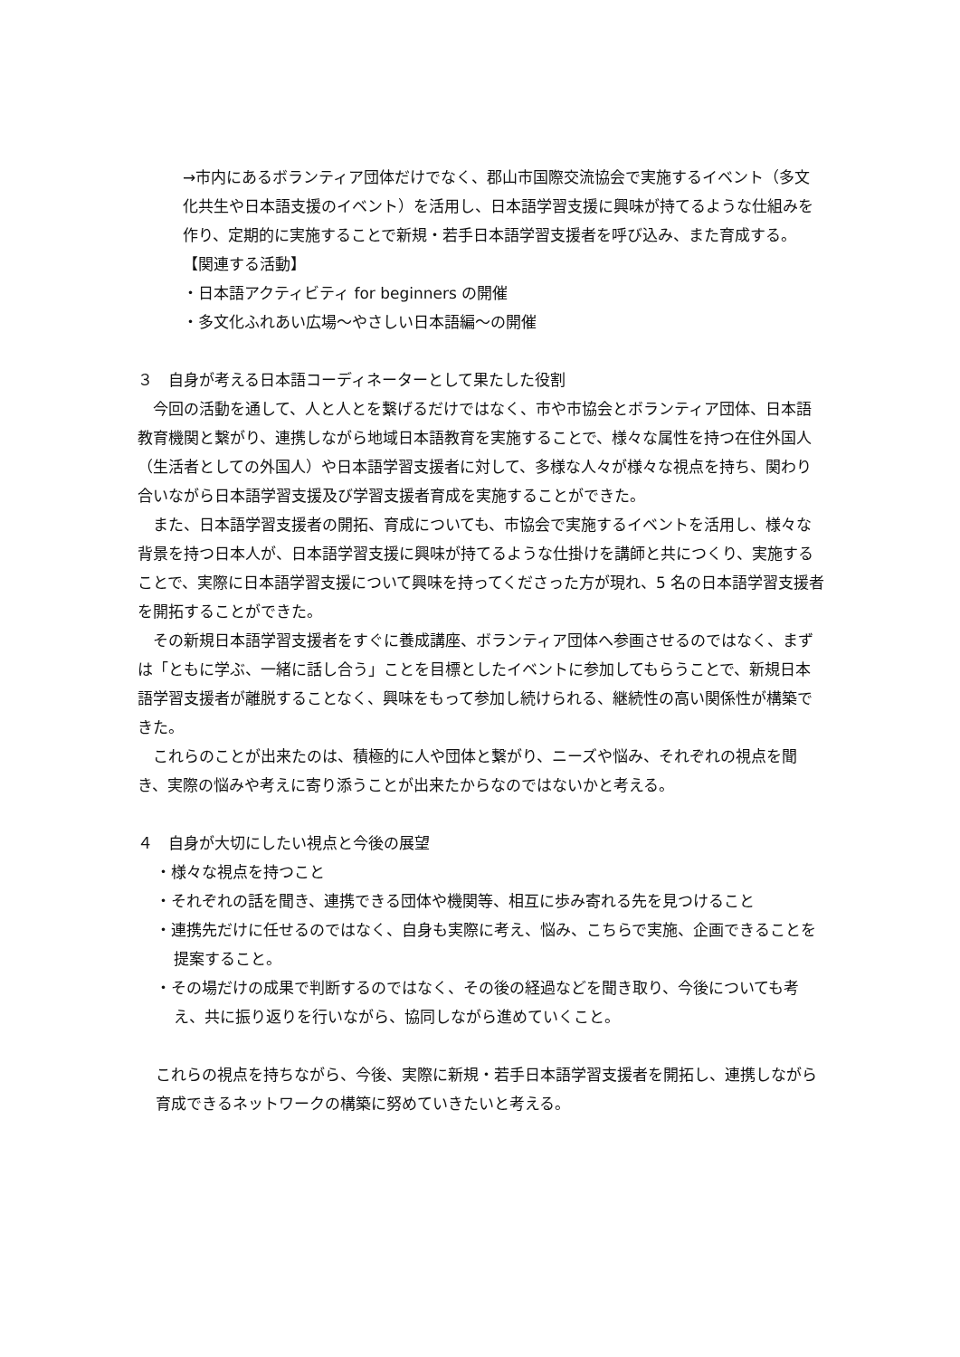→市内にあるボランティア団体だけでなく、郡山市国際交流協会で実施するイベント（多文化共生や日本語支援のイベント）を活用し、日本語学習支援に興味が持てるような仕組みを作り、定期的に実施することで新規・若手日本語学習支援者を呼び込み、また育成する。
【関連する活動】
・日本語アクティビティ for beginners の開催
・多文化ふれあい広場～やさしい日本語編～の開催
３　自身が考える日本語コーディネーターとして果たした役割
　今回の活動を通して、人と人とを繋げるだけではなく、市や市協会とボランティア団体、日本語教育機関と繋がり、連携しながら地域日本語教育を実施することで、様々な属性を持つ在住外国人（生活者としての外国人）や日本語学習支援者に対して、多様な人々が様々な視点を持ち、関わり合いながら日本語学習支援及び学習支援者育成を実施することができた。
　また、日本語学習支援者の開拓、育成についても、市協会で実施するイベントを活用し、様々な背景を持つ日本人が、日本語学習支援に興味が持てるような仕掛けを講師と共につくり、実施することで、実際に日本語学習支援について興味を持ってくださった方が現れ、5 名の日本語学習支援者を開拓することができた。
　その新規日本語学習支援者をすぐに養成講座、ボランティア団体へ参画させるのではなく、まずは「ともに学ぶ、一緒に話し合う」ことを目標としたイベントに参加してもらうことで、新規日本語学習支援者が離脱することなく、興味をもって参加し続けられる、継続性の高い関係性が構築できた。
　これらのことが出来たのは、積極的に人や団体と繋がり、ニーズや悩み、それぞれの視点を聞き、実際の悩みや考えに寄り添うことが出来たからなのではないかと考える。
４　自身が大切にしたい視点と今後の展望
・様々な視点を持つこと
・それぞれの話を聞き、連携できる団体や機関等、相互に歩み寄れる先を見つけること
・連携先だけに任せるのではなく、自身も実際に考え、悩み、こちらで実施、企画できることを提案すること。
・その場だけの成果で判断するのではなく、その後の経過などを聞き取り、今後についても考え、共に振り返りを行いながら、協同しながら進めていくこと。
これらの視点を持ちながら、今後、実際に新規・若手日本語学習支援者を開拓し、連携しながら育成できるネットワークの構築に努めていきたいと考える。